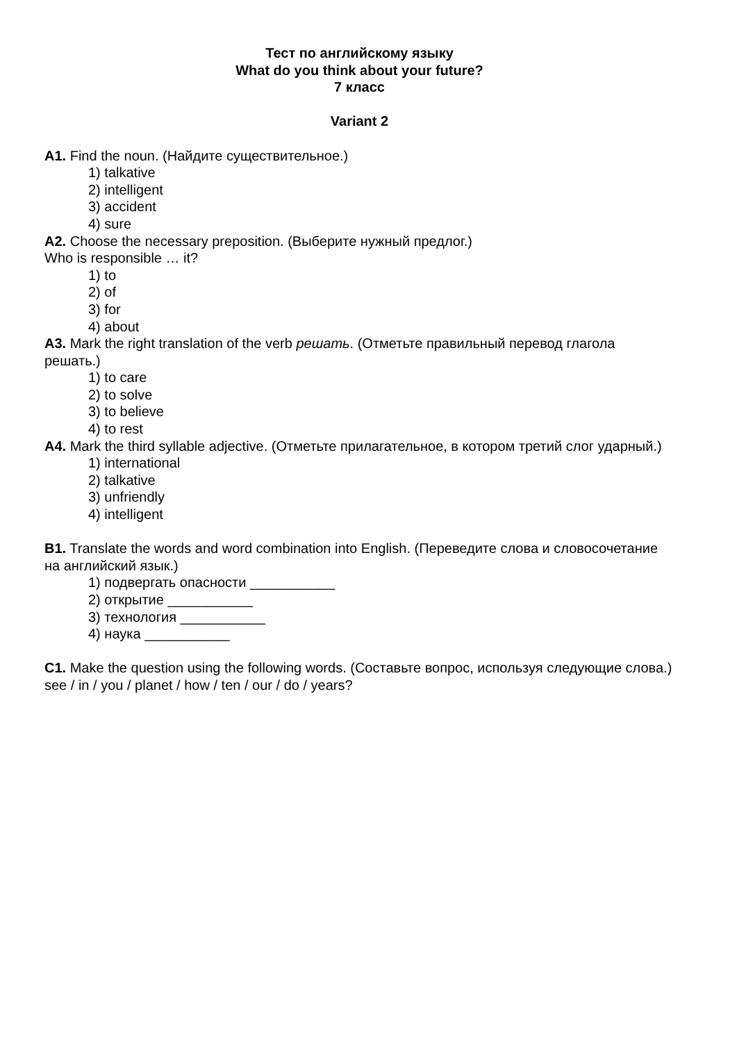Тест по английскому языку
What do you think about your future?
7 класс
Variant 2
A1. Find the noun. (Найдите существительное.)
1) talkative
2) intelligent
3) accident
4) sure
A2. Choose the necessary preposition. (Выберите нужный предлог.)
Who is responsible … it?
1) to
2) of
3) for
4) about
A3. Mark the right translation of the verb решать. (Отметьте правильный перевод глагола решать.)
1) to care
2) to solve
3) to believe
4) to rest
A4. Mark the third syllable adjective. (Отметьте прилагательное, в котором третий слог ударный.)
1) international
2) talkative
3) unfriendly
4) intelligent
B1. Translate the words and word combination into English. (Переведите слова и словосочетание на английский язык.)
1) подвергать опасности ___________
2) открытие ___________
3) технология ___________
4) наука ___________
C1. Make the question using the following words. (Составьте вопрос, используя следующие слова.)
see / in / you / planet / how / ten / our / do / years?